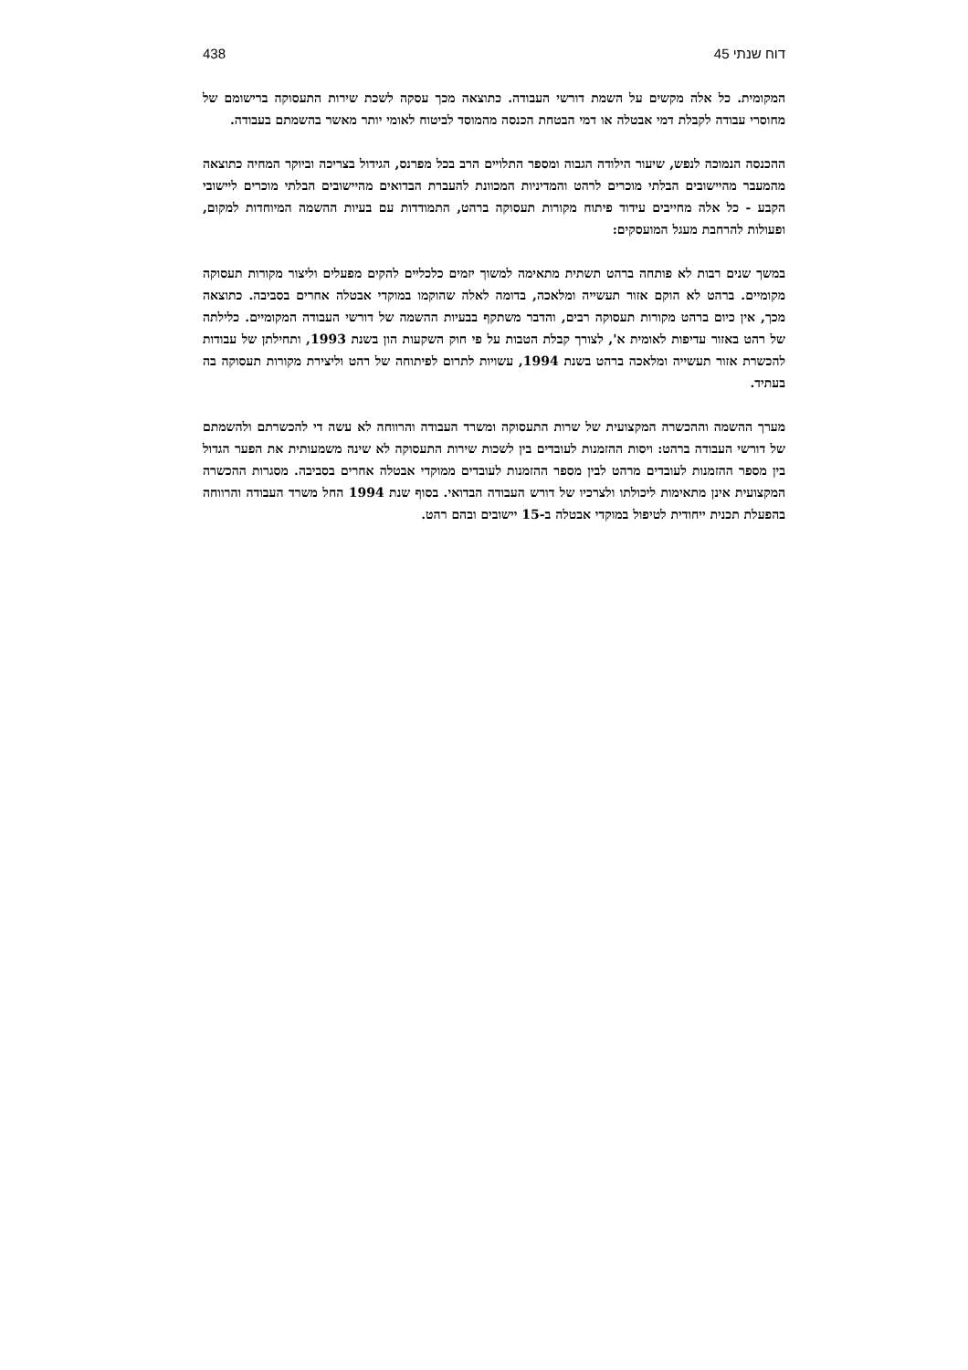דוח שנתי 45 438
המקומית. כל אלה מקשים על השמת דורשי העבודה. כתוצאה מכך עסקה לשכת שירות התעסוקה ברישומם של מחוסרי עבודה לקבלת דמי אבטלה או דמי הבטחת הכנסה מהמוסד לביטוח לאומי יותר מאשר בהשמתם בעבודה.
ההכנסה הנמוכה לנפש, שיעור הילודה הגבוה ומספר התלויים הרב בכל מפרנס, הגידול בצריכה וביוקר המחיה כתוצאה מהמעבר מהיישובים הבלתי מוכרים לרהט והמדיניות המכוונת להעברת הבדואים מהיישובים הבלתי מוכרים ליישובי הקבע - כל אלה מחייבים עידוד פיתוח מקורות תעסוקה ברהט, התמודדות עם בעיות ההשמה המיוחדות למקום, ופעולות להרחבת מעגל המועסקים:
במשך שנים רבות לא פותחה ברהט תשתית מתאימה למשוך יזמים כלכליים להקים מפעלים וליצור מקורות תעסוקה מקומיים. ברהט לא הוקם אזור תעשייה ומלאכה, בדומה לאלה שהוקמו במוקדי אבטלה אחרים בסביבה. כתוצאה מכך, אין כיום ברהט מקורות תעסוקה רבים, והדבר משתקף בבעיות ההשמה של דורשי העבודה המקומיים. כלילתה של רהט באזור עדיפות לאומית א', לצורך קבלת הטבות על פי חוק השקעות הון בשנת 1993, ותחילתן של עבודות להכשרת אזור תעשייה ומלאכה ברהט בשנת 1994, עשויות לתרום לפיתוחה של רהט וליצירת מקורות תעסוקה בה בעתיד.
מערך ההשמה וההכשרה המקצועית של שרות התעסוקה ומשרד העבודה והרווחה לא עשה די להכשרתם ולהשמתם של דורשי העבודה ברהט: ויסות ההזמנות לעובדים בין לשכות שירות התעסוקה לא שינה משמעותית את הפער הגדול בין מספר ההזמנות לעובדים מרהט לבין מספר ההזמנות לעובדים ממוקדי אבטלה אחרים בסביבה. מסגרות ההכשרה המקצועית אינן מתאימות ליכולתו ולצרכיו של דורש העבודה הבדואי. בסוף שנת 1994 החל משרד העבודה והרווחה בהפעלת תכנית ייחודית לטיפול במוקדי אבטלה ב-15 יישובים ובהם רהט.